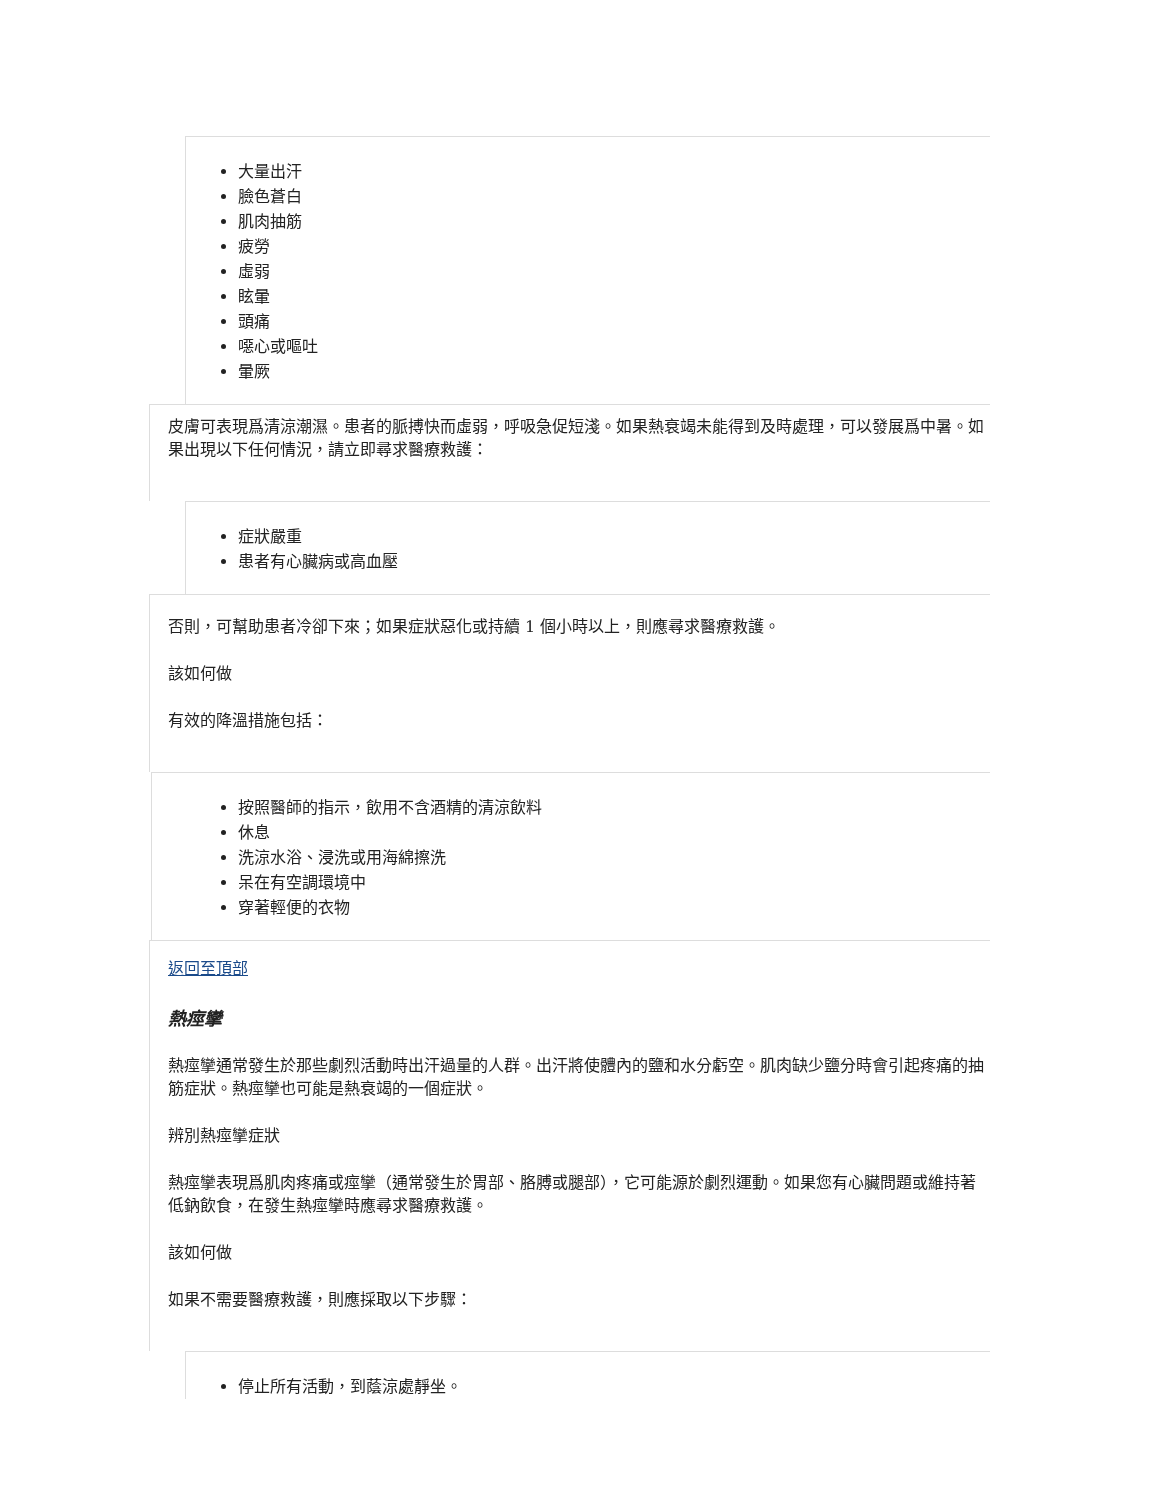大量出汗
臉色蒼白
肌肉抽筋
疲勞
虛弱
眩暈
頭痛
噁心或嘔吐
暈厥
皮膚可表現爲清涼潮濕。患者的脈搏快而虛弱，呼吸急促短淺。如果熱衰竭未能得到及時處理，可以發展爲中暑。如果出現以下任何情況，請立即尋求醫療救護：
症狀嚴重
患者有心臟病或高血壓
否則，可幫助患者冷卻下來；如果症狀惡化或持續 1 個小時以上，則應尋求醫療救護。
該如何做
有效的降溫措施包括：
按照醫師的指示，飲用不含酒精的清涼飲料
休息
洗涼水浴、浸洗或用海綿擦洗
呆在有空調環境中
穿著輕便的衣物
返回至頂部
熱痙攣
熱痙攣通常發生於那些劇烈活動時出汗過量的人群。出汗將使體內的鹽和水分虧空。肌肉缺少鹽分時會引起疼痛的抽筋症狀。熱痙攣也可能是熱衰竭的一個症狀。
辨別熱痙攣症狀
熱痙攣表現爲肌肉疼痛或痙攣（通常發生於胃部、胳膊或腿部），它可能源於劇烈運動。如果您有心臟問題或維持著低鈉飲食，在發生熱痙攣時應尋求醫療救護。
該如何做
如果不需要醫療救護，則應採取以下步驟：
停止所有活動，到蔭涼處靜坐。